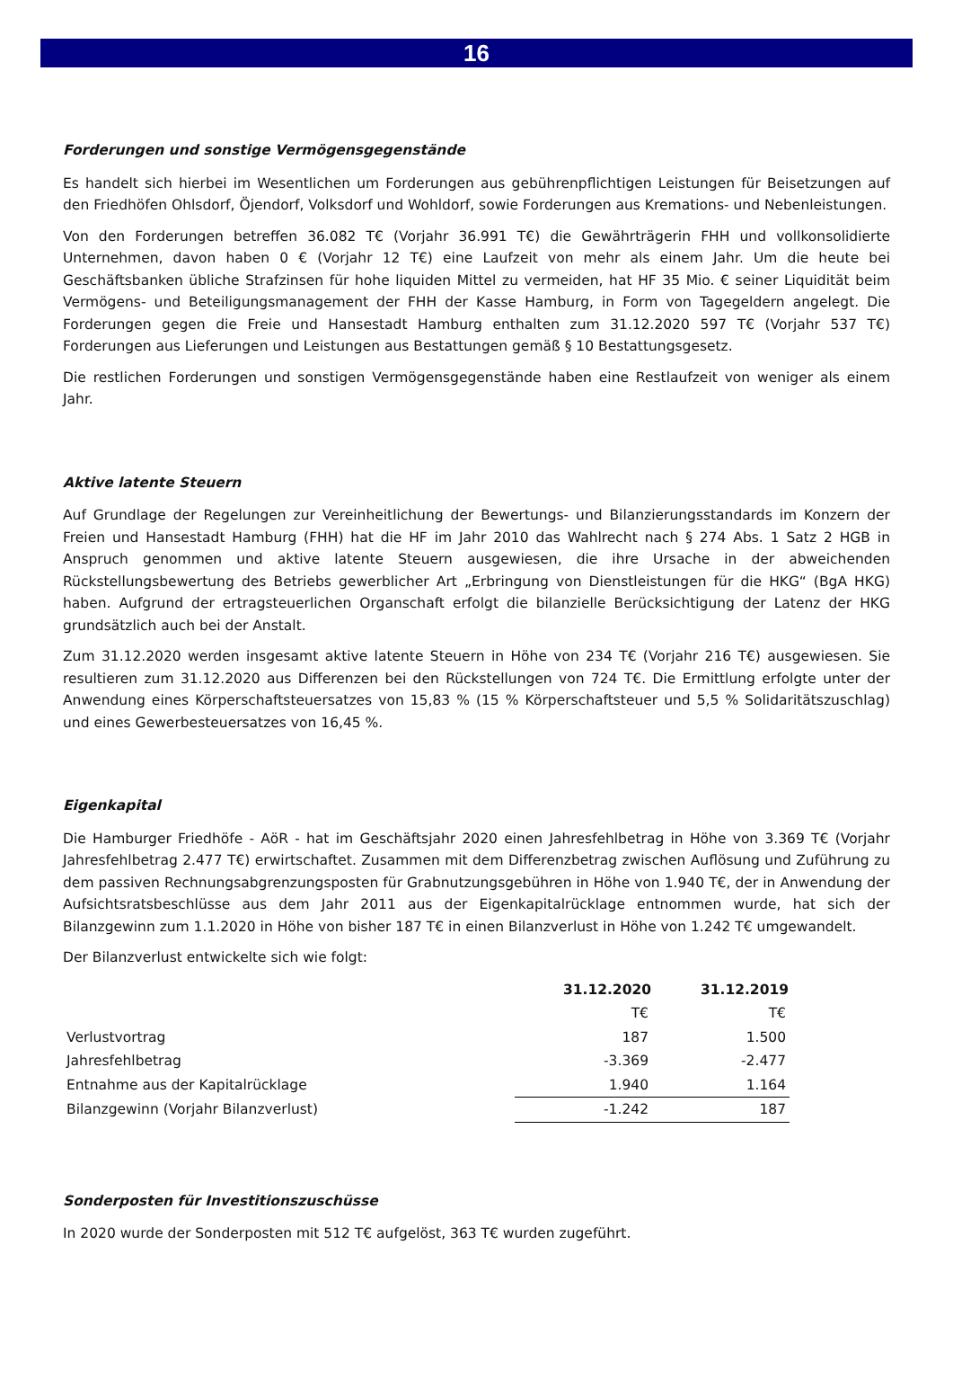16
Forderungen und sonstige Vermögensgegenstände
Es handelt sich hierbei im Wesentlichen um Forderungen aus gebührenpflichtigen Leistungen für Beisetzungen auf den Friedhöfen Ohlsdorf, Öjendorf, Volksdorf und Wohldorf, sowie Forderungen aus Kremations- und Nebenleistungen.
Von den Forderungen betreffen 36.082 T€ (Vorjahr 36.991 T€) die Gewährträgerin FHH und vollkonsolidierte Unternehmen, davon haben 0 € (Vorjahr 12 T€) eine Laufzeit von mehr als einem Jahr. Um die heute bei Geschäftsbanken übliche Strafzinsen für hohe liquiden Mittel zu vermeiden, hat HF 35 Mio. € seiner Liquidität beim Vermögens- und Beteiligungsmanagement der FHH der Kasse Hamburg, in Form von Tagegeldern angelegt. Die Forderungen gegen die Freie und Hansestadt Hamburg enthalten zum 31.12.2020 597 T€ (Vorjahr 537 T€) Forderungen aus Lieferungen und Leistungen aus Bestattungen gemäß § 10 Bestattungsgesetz.
Die restlichen Forderungen und sonstigen Vermögensgegenstände haben eine Restlaufzeit von weniger als einem Jahr.
Aktive latente Steuern
Auf Grundlage der Regelungen zur Vereinheitlichung der Bewertungs- und Bilanzierungsstandards im Konzern der Freien und Hansestadt Hamburg (FHH) hat die HF im Jahr 2010 das Wahlrecht nach § 274 Abs. 1 Satz 2 HGB in Anspruch genommen und aktive latente Steuern ausgewiesen, die ihre Ursache in der abweichenden Rückstellungsbewertung des Betriebs gewerblicher Art „Erbringung von Dienstleistungen für die HKG“ (BgA HKG) haben. Aufgrund der ertragsteuerlichen Organschaft erfolgt die bilanzielle Berücksichtigung der Latenz der HKG grundsätzlich auch bei der Anstalt.
Zum 31.12.2020 werden insgesamt aktive latente Steuern in Höhe von 234 T€ (Vorjahr 216 T€) ausgewiesen. Sie resultieren zum 31.12.2020 aus Differenzen bei den Rückstellungen von 724 T€. Die Ermittlung erfolgte unter der Anwendung eines Körperschaftsteuersatzes von 15,83 % (15 % Körperschaftsteuer und 5,5 % Solidaritätszuschlag) und eines Gewerbesteuersatzes von 16,45 %.
Eigenkapital
Die Hamburger Friedhöfe - AöR - hat im Geschäftsjahr 2020 einen Jahresfehlbetrag in Höhe von 3.369 T€ (Vorjahr Jahresfehlbetrag 2.477 T€) erwirtschaftet. Zusammen mit dem Differenzbetrag zwischen Auflösung und Zuführung zu dem passiven Rechnungsabgrenzungsposten für Grabnutzungsgebühren in Höhe von 1.940 T€, der in Anwendung der Aufsichtsratsbeschlüsse aus dem Jahr 2011 aus der Eigenkapitalrücklage entnommen wurde, hat sich der Bilanzgewinn zum 1.1.2020 in Höhe von bisher 187 T€ in einen Bilanzverlust in Höhe von 1.242 T€ umgewandelt.
Der Bilanzverlust entwickelte sich wie folgt:
| | 31.12.2020 | 31.12.2019 |
| | T€ | T€ |
| Verlustvortrag | 187 | 1.500 |
| Jahresfehlbetrag | -3.369 | -2.477 |
| Entnahme aus der Kapitalrücklage | 1.940 | 1.164 |
| Bilanzgewinn (Vorjahr Bilanzverlust) | -1.242 | 187 |
Sonderposten für Investitionszuschüsse
In 2020 wurde der Sonderposten mit 512 T€ aufgelöst, 363 T€ wurden zugeführt.